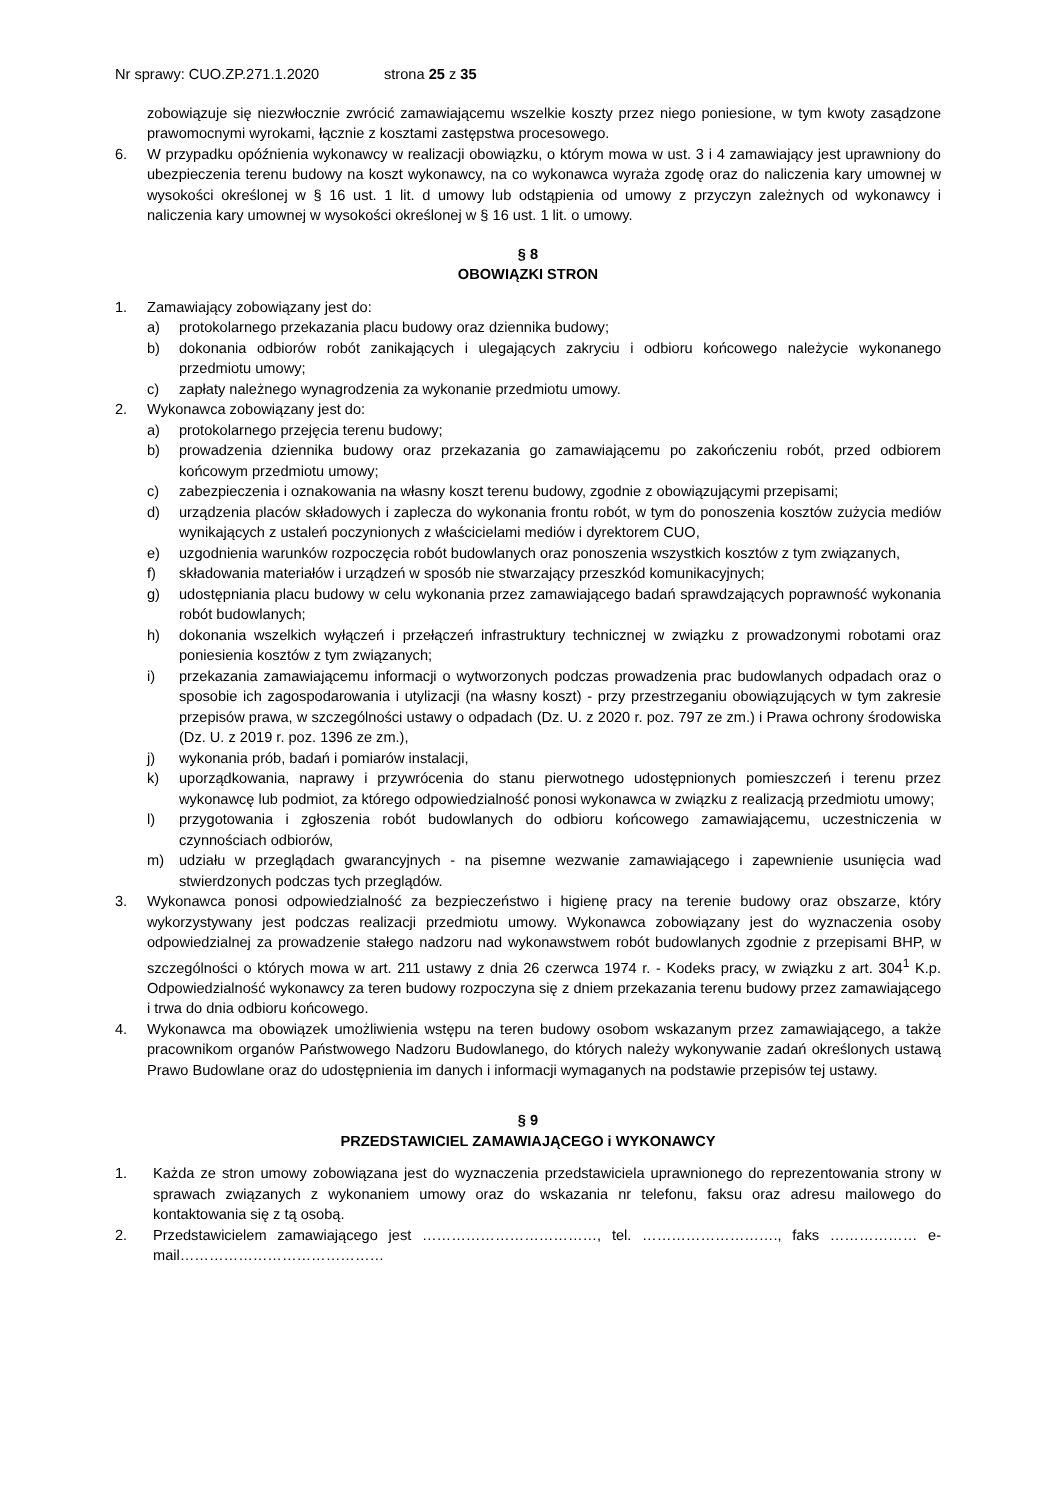Nr sprawy: CUO.ZP.271.1.2020 strona 25 z 35
zobowiązuje się niezwłocznie zwrócić zamawiającemu wszelkie koszty przez niego poniesione, w tym kwoty zasądzone prawomocnymi wyrokami, łącznie z kosztami zastępstwa procesowego.
6. W przypadku opóźnienia wykonawcy w realizacji obowiązku, o którym mowa w ust. 3 i 4 zamawiający jest uprawniony do ubezpieczenia terenu budowy na koszt wykonawcy, na co wykonawca wyraża zgodę oraz do naliczenia kary umownej w wysokości określonej w § 16 ust. 1 lit. d umowy lub odstąpienia od umowy z przyczyn zależnych od wykonawcy i naliczenia kary umownej w wysokości określonej w § 16 ust. 1 lit. o umowy.
§ 8
OBOWIĄZKI STRON
1. Zamawiający zobowiązany jest do:
a) protokolarnego przekazania placu budowy oraz dziennika budowy;
b) dokonania odbiorów robót zanikających i ulegających zakryciu i odbioru końcowego należycie wykonanego przedmiotu umowy;
c) zapłaty należnego wynagrodzenia za wykonanie przedmiotu umowy.
2. Wykonawca zobowiązany jest do:
a) protokolarnego przejęcia terenu budowy;
b) prowadzenia dziennika budowy oraz przekazania go zamawiającemu po zakończeniu robót, przed odbiorem końcowym przedmiotu umowy;
c) zabezpieczenia i oznakowania na własny koszt terenu budowy, zgodnie z obowiązującymi przepisami;
d) urządzenia placów składowych i zaplecza do wykonania frontu robót, w tym do ponoszenia kosztów zużycia mediów wynikających z ustaleń poczynionych z właścicielami mediów i dyrektorem CUO,
e) uzgodnienia warunków rozpoczęcia robót budowlanych oraz ponoszenia wszystkich kosztów z tym związanych,
f) składowania materiałów i urządzeń w sposób nie stwarzający przeszkód komunikacyjnych;
g) udostępniania placu budowy w celu wykonania przez zamawiającego badań sprawdzających poprawność wykonania robót budowlanych;
h) dokonania wszelkich wyłączeń i przełączeń infrastruktury technicznej w związku z prowadzonymi robotami oraz poniesienia kosztów z tym związanych;
i) przekazania zamawiającemu informacji o wytworzonych podczas prowadzenia prac budowlanych odpadach oraz o sposobie ich zagospodarowania i utylizacji (na własny koszt) - przy przestrzeganiu obowiązujących w tym zakresie przepisów prawa, w szczególności ustawy o odpadach (Dz. U. z 2020 r. poz. 797 ze zm.) i Prawa ochrony środowiska (Dz. U. z 2019 r. poz. 1396 ze zm.),
j) wykonania prób, badań i pomiarów instalacji,
k) uporządkowania, naprawy i przywrócenia do stanu pierwotnego udostępnionych pomieszczeń i terenu przez wykonawcę lub podmiot, za którego odpowiedzialność ponosi wykonawca w związku z realizacją przedmiotu umowy;
l) przygotowania i zgłoszenia robót budowlanych do odbioru końcowego zamawiającemu, uczestniczenia w czynnościach odbiorów,
m) udziału w przeglądach gwarancyjnych - na pisemne wezwanie zamawiającego i zapewnienie usunięcia wad stwierdzonych podczas tych przeglądów.
3. Wykonawca ponosi odpowiedzialność za bezpieczeństwo i higienę pracy na terenie budowy oraz obszarze, który wykorzystywany jest podczas realizacji przedmiotu umowy. Wykonawca zobowiązany jest do wyznaczenia osoby odpowiedzialnej za prowadzenie stałego nadzoru nad wykonawstwem robót budowlanych zgodnie z przepisami BHP, w szczególności o których mowa w art. 211 ustawy z dnia 26 czerwca 1974 r. - Kodeks pracy, w związku z art. 304<sup>1</sup> K.p. Odpowiedzialność wykonawcy za teren budowy rozpoczyna się z dniem przekazania terenu budowy przez zamawiającego i trwa do dnia odbioru końcowego.
4. Wykonawca ma obowiązek umożliwienia wstępu na teren budowy osobom wskazanym przez zamawiającego, a także pracownikom organów Państwowego Nadzoru Budowlanego, do których należy wykonywanie zadań określonych ustawą Prawo Budowlane oraz do udostępnienia im danych i informacji wymaganych na podstawie przepisów tej ustawy.
§ 9
PRZEDSTAWICIEL ZAMAWIAJĄCEGO i WYKONAWCY
1. Każda ze stron umowy zobowiązana jest do wyznaczenia przedstawiciela uprawnionego do reprezentowania strony w sprawach związanych z wykonaniem umowy oraz do wskazania nr telefonu, faksu oraz adresu mailowego do kontaktowania się z tą osobą.
2. Przedstawicielem zamawiającego jest ………………………………, tel. ………………………., faks ……………… e- mail……………………………………